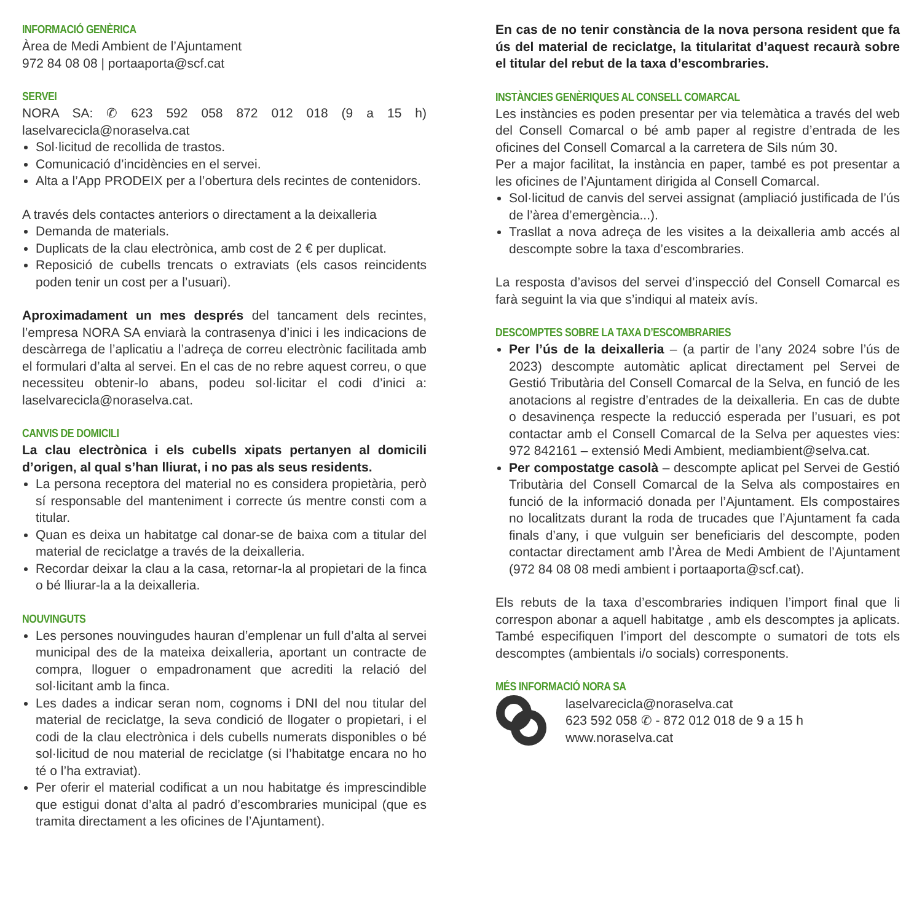INFORMACIÓ GENÈRICA
Àrea de Medi Ambient de l’Ajuntament
972 84 08 08 | portaaporta@scf.cat
SERVEI
NORA SA: ✆ 623 592 058 872 012 018 (9 a 15 h) laselvarecicla@noraselva.cat
Sol·licitud de recollida de trastos.
Comunicació d’incidències en el servei.
Alta a l’App PRODEIX per a l’obertura dels recintes de contenidors.
A través dels contactes anteriors o directament a la deixalleria
Demanda de materials.
Duplicats de la clau electrònica, amb cost de 2 € per duplicat.
Reposició de cubells trencats o extraviats (els casos reincidents poden tenir un cost per a l’usuari).
Aproximadament un mes després del tancament dels recintes, l’empresa NORA SA enviarà la contrasenya d’inici i les indicacions de descàrrega de l’aplicatiu a l’adreça de correu electrònic facilitada amb el formulari d’alta al servei. En el cas de no rebre aquest correu, o que necessiteu obtenir-lo abans, podeu sol·licitar el codi d’inici a: laselvarecicla@noraselva.cat.
CANVIS DE DOMICILI
La clau electrònica i els cubells xipats pertanyen al domicili d’origen, al qual s’han lliurat, i no pas als seus residents.
La persona receptora del material no es considera propietària, però sí responsable del manteniment i correcte ús mentre consti com a titular.
Quan es deixa un habitatge cal donar-se de baixa com a titular del material de reciclatge a través de la deixalleria.
Recordar deixar la clau a la casa, retornar-la al propietari de la finca o bé lliurar-la a la deixalleria.
NOUVINGUTS
Les persones nouvingudes hauran d’emplenar un full d’alta al servei municipal des de la mateixa deixalleria, aportant un contracte de compra, lloguer o empadronament que acrediti la relació del sol·licitant amb la finca.
Les dades a indicar seran nom, cognoms i DNI del nou titular del material de reciclatge, la seva condició de llogater o propietari, i el codi de la clau electrònica i dels cubells numerats disponibles o bé sol·licitud de nou material de reciclatge (si l’habitatge encara no ho té o l’ha extraviat).
Per oferir el material codificat a un nou habitatge és imprescindible que estigui donat d’alta al padró d’escombraries municipal (que es tramita directament a les oficines de l’Ajuntament).
En cas de no tenir constància de la nova persona resident que fa ús del material de reciclatge, la titularitat d’aquest recaurà sobre el titular del rebut de la taxa d’escombraries.
INSTÀNCIES GENÈRIQUES AL CONSELL COMARCAL
Les instàncies es poden presentar per via telemàtica a través del web del Consell Comarcal o bé amb paper al registre d’entrada de les oficines del Consell Comarcal a la carretera de Sils núm 30.
Per a major facilitat, la instància en paper, també es pot presentar a les oficines de l’Ajuntament dirigida al Consell Comarcal.
Sol·licitud de canvis del servei assignat (ampliació justificada de l’ús de l’àrea d’emergència...).
Trasllat a nova adreça de les visites a la deixalleria amb accés al descompte sobre la taxa d’escombraries.
La resposta d’avisos del servei d’inspecció del Consell Comarcal es farà seguint la via que s’indiqui al mateix avís.
DESCOMPTES SOBRE LA TAXA D’ESCOMBRARIES
Per l’ús de la deixalleria – (a partir de l’any 2024 sobre l’ús de 2023) descompte automàtic aplicat directament pel Servei de Gestió Tributària del Consell Comarcal de la Selva, en funció de les anotacions al registre d’entrades de la deixalleria. En cas de dubte o desavinença respecte la reducció esperada per l’usuari, es pot contactar amb el Consell Comarcal de la Selva per aquestes vies: 972 842161 – extensió Medi Ambient, mediambient@selva.cat.
Per compostatge casolà – descompte aplicat pel Servei de Gestió Tributària del Consell Comarcal de la Selva als compostaires en funció de la informació donada per l’Ajuntament. Els compostaires no localitzats durant la roda de trucades que l’Ajuntament fa cada finals d’any, i que vulguin ser beneficiaris del descompte, poden contactar directament amb l’Àrea de Medi Ambient de l’Ajuntament (972 84 08 08 medi ambient i portaaporta@scf.cat).
Els rebuts de la taxa d’escombraries indiquen l’import final que li correspon abonar a aquell habitatge , amb els descomptes ja aplicats. També especifiquen l’import del descompte o sumatori de tots els descomptes (ambientals i/o socials) corresponents.
MÉS INFORMACIÓ NORA SA
laselvarecicla@noraselva.cat
623 592 058 ✆ - 872 012 018 de 9 a 15 h
www.noraselva.cat